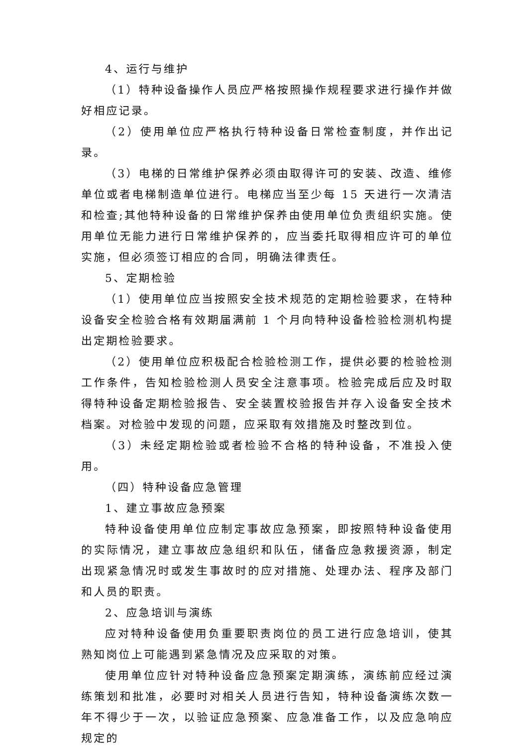4、运行与维护
（1）特种设备操作人员应严格按照操作规程要求进行操作并做好相应记录。
（2）使用单位应严格执行特种设备日常检查制度，并作出记录。
（3）电梯的日常维护保养必须由取得许可的安装、改造、维修单位或者电梯制造单位进行。电梯应当至少每 15 天进行一次清洁和检查;其他特种设备的日常维护保养由使用单位负责组织实施。使用单位无能力进行日常维护保养的，应当委托取得相应许可的单位实施，但必须签订相应的合同，明确法律责任。
5、定期检验
（1）使用单位应当按照安全技术规范的定期检验要求，在特种设备安全检验合格有效期届满前 1 个月向特种设备检验检测机构提出定期检验要求。
（2）使用单位应积极配合检验检测工作，提供必要的检验检测工作条件，告知检验检测人员安全注意事项。检验完成后应及时取得特种设备定期检验报告、安全装置校验报告并存入设备安全技术档案。对检验中发现的问题，应采取有效措施及时整改到位。
（3）未经定期检验或者检验不合格的特种设备，不准投入使用。
（四）特种设备应急管理
1、建立事故应急预案
特种设备使用单位应制定事故应急预案，即按照特种设备使用的实际情况，建立事故应急组织和队伍，储备应急救援资源，制定出现紧急情况时或发生事故时的应对措施、处理办法、程序及部门和人员的职责。
2、应急培训与演练
应对特种设备使用负重要职责岗位的员工进行应急培训，使其熟知岗位上可能遇到紧急情况及应采取的对策。
使用单位应针对特种设备应急预案定期演练，演练前应经过演练策划和批准，必要时对相关人员进行告知，特种设备演练次数一年不得少于一次，以验证应急预案、应急准备工作，以及应急响应规定的